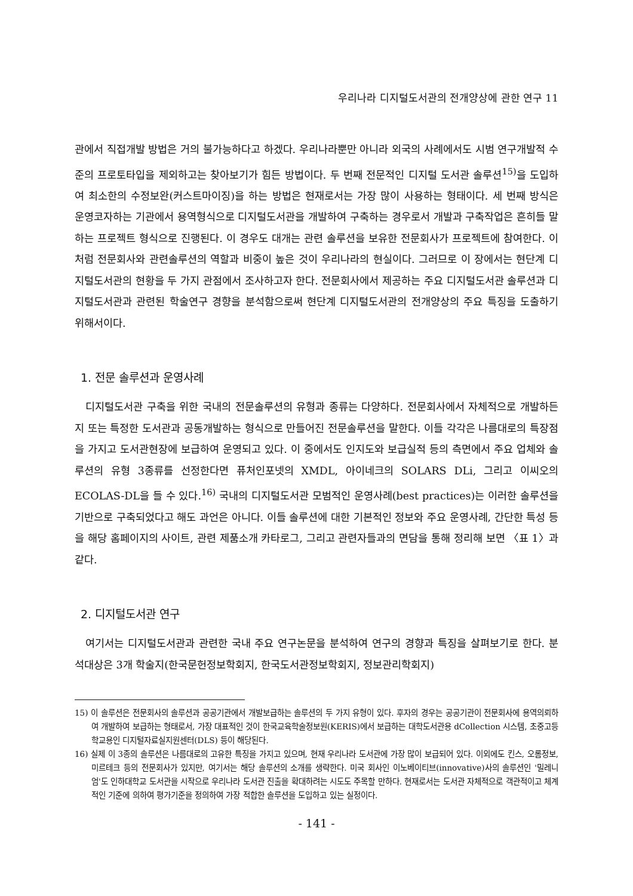우리나라 디지털도서관의 전개양상에 관한 연구 11
관에서 직접개발 방법은 거의 불가능하다고 하겠다. 우리나라뿐만 아니라 외국의 사례에서도 시범 연구개발적 수준의 프로토타입을 제외하고는 찾아보기가 힘든 방법이다. 두 번째 전문적인 디지털 도서관 솔루션<sup>15)</sup>을 도입하여 최소한의 수정보완(커스트마이징)을 하는 방법은 현재로서는 가장 많이 사용하는 형태이다. 세 번째 방식은 운영코자하는 기관에서 용역형식으로 디지털도서관을 개발하여 구축하는 경우로서 개발과 구축작업은 흔히들 말하는 프로젝트 형식으로 진행된다. 이 경우도 대개는 관련 솔루션을 보유한 전문회사가 프로젝트에 참여한다. 이처럼 전문회사와 관련솔루션의 역할과 비중이 높은 것이 우리나라의 현실이다. 그러므로 이 장에서는 현단계 디지털도서관의 현황을 두 가지 관점에서 조사하고자 한다. 전문회사에서 제공하는 주요 디지털도서관 솔루션과 디지털도서관과 관련된 학술연구 경향을 분석함으로써 현단계 디지털도서관의 전개양상의 주요 특징을 도출하기 위해서이다.
1. 전문 솔루션과 운영사례
디지털도서관 구축을 위한 국내의 전문솔루션의 유형과 종류는 다양하다. 전문회사에서 자체적으로 개발하든지 또는 특정한 도서관과 공동개발하는 형식으로 만들어진 전문솔루션을 말한다. 이들 각각은 나름대로의 특장점을 가지고 도서관현장에 보급하여 운영되고 있다. 이 중에서도 인지도와 보급실적 등의 측면에서 주요 업체와 솔루션의 유형 3종류를 선정한다면 퓨처인포넷의 XMDL, 아이네크의 SOLARS DLi, 그리고 이씨오의 ECOLAS-DL을 들 수 있다.<sup>16)</sup> 국내의 디지털도서관 모범적인 운영사례(best practices)는 이러한 솔루션을 기반으로 구축되었다고 해도 과언은 아니다. 이들 솔루션에 대한 기본적인 정보와 주요 운영사례, 간단한 특성 등을 해당 홈페이지의 사이트, 관련 제품소개 카타로그, 그리고 관련자들과의 면담을 통해 정리해 보면 〈표 1〉과 같다.
2. 디지털도서관 연구
여기서는 디지털도서관과 관련한 국내 주요 연구논문을 분석하여 연구의 경향과 특징을 살펴보기로 한다. 분석대상은 3개 학술지(한국문헌정보학회지, 한국도서관정보학회지, 정보관리학회지)
15) 이 솔루션은 전문회사의 솔루션과 공공기관에서 개발보급하는 솔루션의 두 가지 유형이 있다. 후자의 경우는 공공기관이 전문회사에 용역의뢰하여 개발하여 보급하는 형태로서, 가장 대표적인 것이 한국교육학술정보원(KERIS)에서 보급하는 대학도서관용 dCollection 시스템, 초중고등학교용인 디지털자료실지원센터(DLS) 등이 해당된다.
16) 실제 이 3종의 솔루션은 나름대로의 고유한 특징을 가지고 있으며, 현재 우리나라 도서관에 가장 많이 보급되어 있다. 이외에도 킨스, 오롬정보, 미르테크 등의 전문회사가 있지만, 여기서는 해당 솔루션의 소개를 생략한다. 미국 회사인 이노베이티브(innovative)사의 솔루션인 '밀레니엄'도 인하대학교 도서관을 시작으로 우리나라 도서관 진출을 확대하려는 시도도 주목할 만하다. 현재로서는 도서관 자체적으로 객관적이고 체계적인 기준에 의하여 평가기준을 정의하여 가장 적합한 솔루션을 도입하고 있는 실정이다.
- 141 -